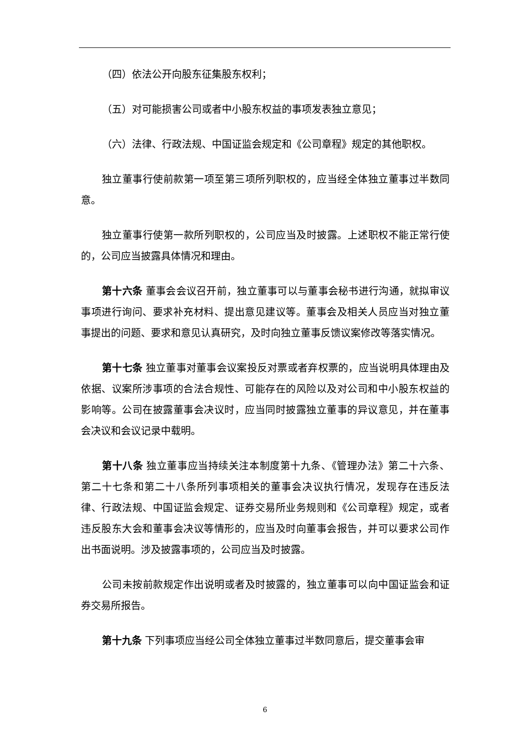（四）依法公开向股东征集股东权利；
（五）对可能损害公司或者中小股东权益的事项发表独立意见；
（六）法律、行政法规、中国证监会规定和《公司章程》规定的其他职权。
独立董事行使前款第一项至第三项所列职权的，应当经全体独立董事过半数同意。
独立董事行使第一款所列职权的，公司应当及时披露。上述职权不能正常行使的，公司应当披露具体情况和理由。
第十六条 董事会会议召开前，独立董事可以与董事会秘书进行沟通，就拟审议事项进行询问、要求补充材料、提出意见建议等。董事会及相关人员应当对独立董事提出的问题、要求和意见认真研究，及时向独立董事反馈议案修改等落实情况。
第十七条 独立董事对董事会议案投反对票或者弃权票的，应当说明具体理由及依据、议案所涉事项的合法合规性、可能存在的风险以及对公司和中小股东权益的影响等。公司在披露董事会决议时，应当同时披露独立董事的异议意见，并在董事会决议和会议记录中载明。
第十八条 独立董事应当持续关注本制度第十九条、《管理办法》第二十六条、第二十七条和第二十八条所列事项相关的董事会决议执行情况，发现存在违反法律、行政法规、中国证监会规定、证券交易所业务规则和《公司章程》规定，或者违反股东大会和董事会决议等情形的，应当及时向董事会报告，并可以要求公司作出书面说明。涉及披露事项的，公司应当及时披露。
公司未按前款规定作出说明或者及时披露的，独立董事可以向中国证监会和证券交易所报告。
第十九条 下列事项应当经公司全体独立董事过半数同意后，提交董事会审
6